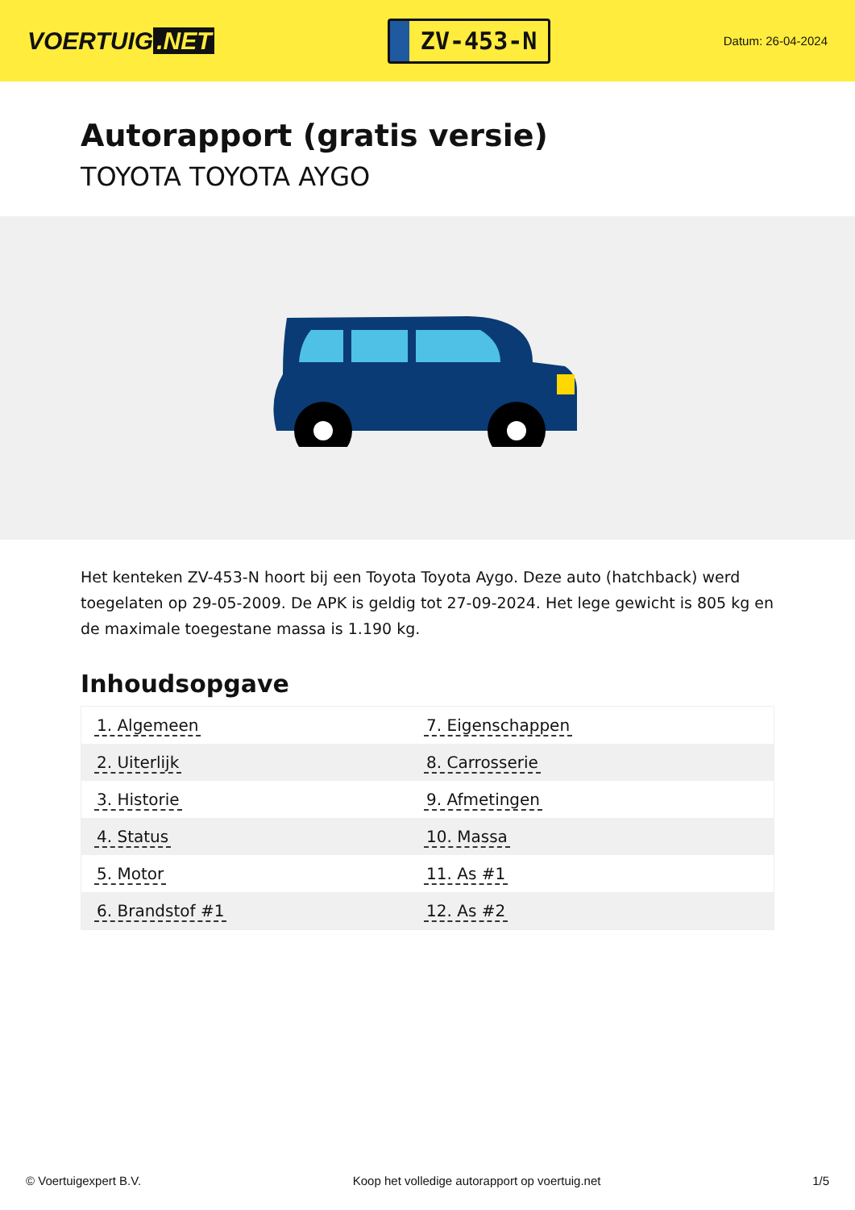VOERTUIG.NET
ZV-453-N
Datum: 26-04-2024
Autorapport (gratis versie)
TOYOTA TOYOTA AYGO
Het kenteken ZV-453-N hoort bij een Toyota Toyota Aygo. Deze auto (hatchback) werd toegelaten op 29-05-2009. De APK is geldig tot 27-09-2024. Het lege gewicht is 805 kg en de maximale toegestane massa is 1.190 kg.
Inhoudsopgave
| 1. Algemeen | 7. Eigenschappen |
| 2. Uiterlijk | 8. Carrosserie |
| 3. Historie | 9. Afmetingen |
| 4. Status | 10. Massa |
| 5. Motor | 11. As #1 |
| 6. Brandstof #1 | 12. As #2 |
© Voertuigexpert B.V. Koop het volledige autorapport op voertuig.net 1/5